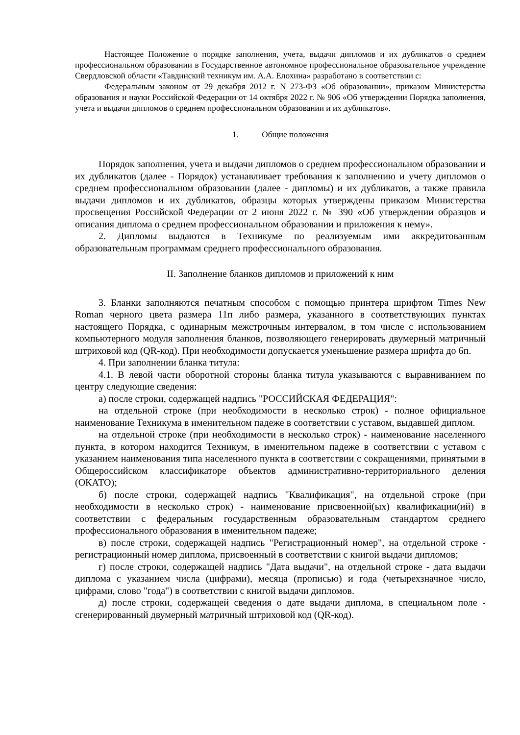Настоящее Положение о порядке заполнения, учета, выдачи дипломов и их дубликатов о среднем профессиональном образовании в Государственное автономное профессиональное образовательное учреждение Свердловской области «Тавдинский техникум им. А.А. Елохина» разработано в соответствии с:
Федеральным законом от 29 декабря 2012 г. N 273-ФЗ «Об образовании», приказом Министерства образования и науки Российской Федерации от 14 октября 2022 г. № 906 «Об утверждении Порядка заполнения, учета и выдачи дипломов о среднем профессиональном образовании и их дубликатов».
1. Общие положения
Порядок заполнения, учета и выдачи дипломов о среднем профессиональном образовании и их дубликатов (далее - Порядок) устанавливает требования к заполнению и учету дипломов о среднем профессиональном образовании (далее - дипломы) и их дубликатов, а также правила выдачи дипломов и их дубликатов, образцы которых утверждены приказом Министерства просвещения Российской Федерации от 2 июня 2022 г. № 390 «Об утверждении образцов и описания диплома о среднем профессиональном образовании и приложения к нему».
2. Дипломы выдаются в Техникуме по реализуемым ими аккредитованным образовательным программам среднего профессионального образования.
II. Заполнение бланков дипломов и приложений к ним
3. Бланки заполняются печатным способом с помощью принтера шрифтом Times New Roman черного цвета размера 11п либо размера, указанного в соответствующих пунктах настоящего Порядка, с одинарным межстрочным интервалом, в том числе с использованием компьютерного модуля заполнения бланков, позволяющего генерировать двумерный матричный штриховой код (QR-код). При необходимости допускается уменьшение размера шрифта до 6п.
4. При заполнении бланка титула:
4.1. В левой части оборотной стороны бланка титула указываются с выравниванием по центру следующие сведения:
а) после строки, содержащей надпись "РОССИЙСКАЯ ФЕДЕРАЦИЯ":
на отдельной строке (при необходимости в несколько строк) - полное официальное наименование Техникума в именительном падеже в соответствии с уставом, выдавшей диплом.
на отдельной строке (при необходимости в несколько строк) - наименование населенного пункта, в котором находится Техникум, в именительном падеже в соответствии с уставом с указанием наименования типа населенного пункта в соответствии с сокращениями, принятыми в Общероссийском классификаторе объектов административно-территориального деления (ОКАТО);
б) после строки, содержащей надпись "Квалификация", на отдельной строке (при необходимости в несколько строк) - наименование присвоенной(ых) квалификации(ий) в соответствии с федеральным государственным образовательным стандартом среднего профессионального образования в именительном падеже;
в) после строки, содержащей надпись "Регистрационный номер", на отдельной строке - регистрационный номер диплома, присвоенный в соответствии с книгой выдачи дипломов;
г) после строки, содержащей надпись "Дата выдачи", на отдельной строке - дата выдачи диплома с указанием числа (цифрами), месяца (прописью) и года (четырехзначное число, цифрами, слово "года") в соответствии с книгой выдачи дипломов.
д) после строки, содержащей сведения о дате выдачи диплома, в специальном поле - сгенерированный двумерный матричный штриховой код (QR-код).